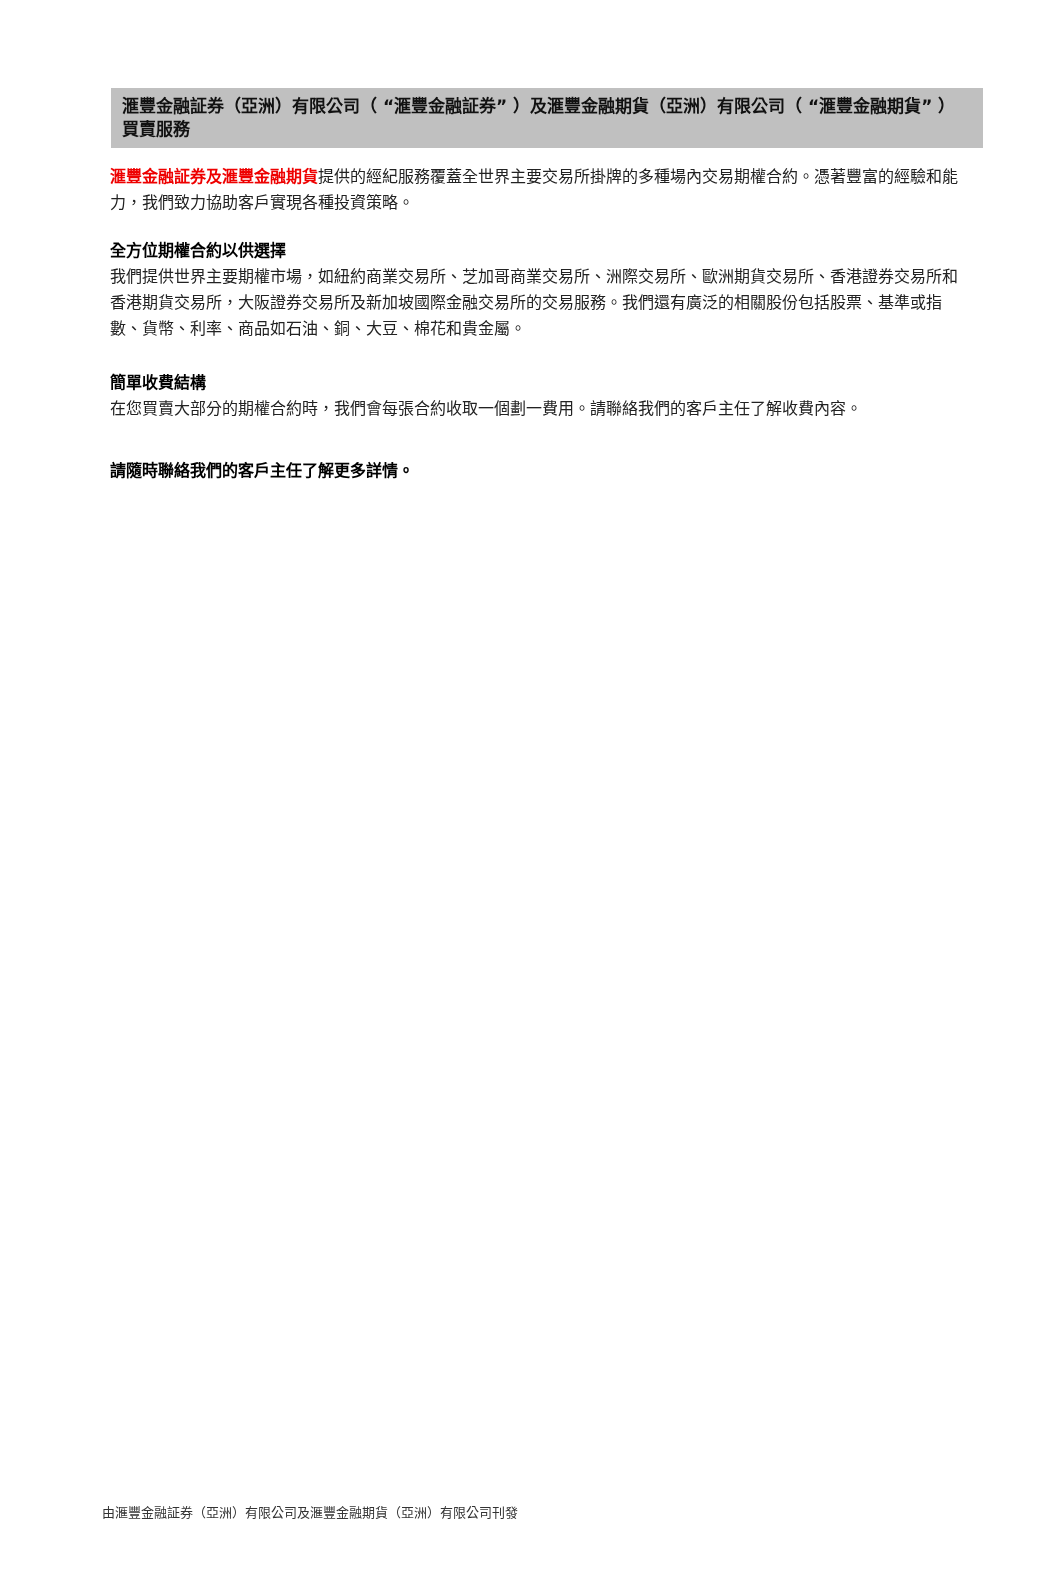滙豐金融証券（亞洲）有限公司（ “滙豐金融証券” ）及滙豐金融期貨（亞洲）有限公司（ “滙豐金融期貨” ）買賣服務
滙豐金融証券及滙豐金融期貨提供的經紀服務覆蓋全世界主要交易所掛牌的多種場內交易期權合約。憑著豐富的經驗和能力，我們致力協助客戶實現各種投資策略。
全方位期權合約以供選擇
我們提供世界主要期權市場，如紐約商業交易所、芝加哥商業交易所、洲際交易所、歐洲期貨交易所、香港證券交易所和香港期貨交易所，大阪證券交易所及新加坡國際金融交易所的交易服務。我們還有廣泛的相關股份包括股票、基準或指數、貨幣、利率、商品如石油、銅、大豆、棉花和貴金屬。
簡單收費結構
在您買賣大部分的期權合約時，我們會每張合約收取一個劃一費用。請聯絡我們的客戶主任了解收費內容。
請隨時聯絡我們的客戶主任了解更多詳情。
由滙豐金融証券（亞洲）有限公司及滙豐金融期貨（亞洲）有限公司刊發